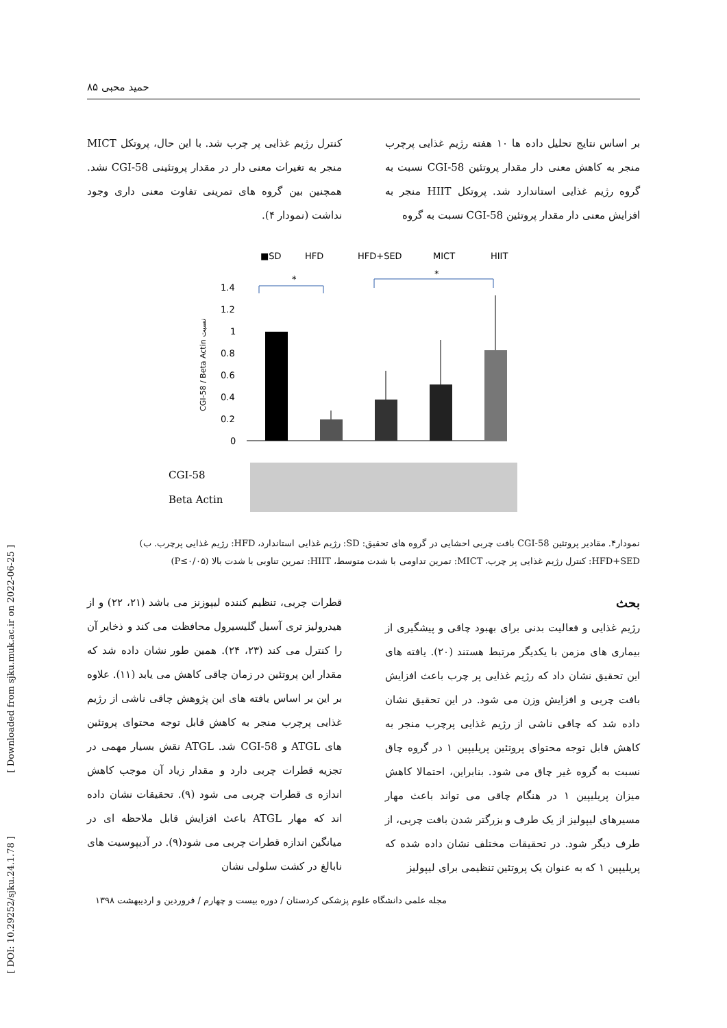حمید محبی ۸۵
بر اساس نتایج تحلیل داده ها ۱۰ هفته رژیم غذایی پرچرب منجر به کاهش معنی دار مقدار پروتئین CGI-58 نسبت به گروه رژیم غذایی استاندارد شد. پروتکل HIIT منجر به افزایش معنی دار مقدار پروتئین CGI-58 نسبت به گروه
کنترل رژیم غذایی پر چرب شد. با این حال، پروتکل MICT منجر به تغیرات معنی دار در مقدار پروتئینی CGI-58 نشد. همچنین بین گروه های تمرینی تفاوت معنی داری وجود نداشت (نمودار ۴).
■SD
HFD
HFD+SED
MICT
HIIT
CGI-58 / Beta Actin نسبت
1.4
1.2
1
0.8
0.6
0.4
0.2
0
*
*
CGI-58
Beta Actin
نمودار۴. مقادیر پروتئین CGI-58 بافت چربی احشایی در گروه های تحقیق: SD: رژیم غذایی استاندارد، HFD: رژیم غذایی پرچرب. ب) HFD+SED: کنترل رژیم غذایی پر چرب، MICT: تمرین تداومی با شدت متوسط، HIIT: تمرین تناوبی با شدت بالا (P≤۰/۰۵)
بحث
رژیم غذایی و فعالیت بدنی برای بهبود چاقی و پیشگیری از بیماری های مزمن با یکدیگر مرتبط هستند (۲۰). یافته های این تحقیق نشان داد که رژیم غذایی پر چرب باعث افزایش بافت چربی و افزایش وزن می شود. در این تحقیق نشان داده شد که چاقی ناشی از رژیم غذایی پرچرب منجر به کاهش قابل توجه محتوای پروتئین پریلیپین ۱ در گروه چاق نسبت به گروه غیر چاق می شود. بنابراین، احتمالا کاهش میزان پریلیپین ۱ در هنگام چاقی می تواند باعث مهار مسیرهای لیپولیز از یک طرف و بزرگتر شدن بافت چربی، از طرف دیگر شود. در تحقیقات مختلف نشان داده شده که پریلیپین ۱ که به عنوان یک پروتئین تنظیمی برای لیپولیز
قطرات چربی، تنظیم کننده لیپوزنز می باشد (۲۱، ۲۲) و از هیدرولیز تری آسیل گلیسیرول محافظت می کند و ذخایر آن را کنترل می کند (۲۳، ۲۴). همین طور نشان داده شد که مقدار این پروتئین در زمان چاقی کاهش می یابد (۱۱). علاوه بر این بر اساس یافته های این پژوهش چاقی ناشی از رژیم غذایی پرچرب منجر به کاهش قابل توجه محتوای پروتئین های ATGL و CGI-58 شد. ATGL نقش بسیار مهمی در تجزیه قطرات چربی دارد و مقدار زیاد آن موجب کاهش اندازه ی قطرات چربی می شود (۹). تحقیقات نشان داده اند که مهار ATGL باعث افزایش قابل ملاحظه ای در میانگین اندازه قطرات چربی می شود(۹). در آدیپوسیت های نابالغ در کشت سلولی نشان
مجله علمی دانشگاه علوم پزشکی کردستان / دوره بیست و چهارم / فروردین و اردیبهشت ۱۳۹۸
[ Downloaded from sjku.muk.ac.ir on 2022-06-25 ]
[ DOI: 10.29252/sjku.24.1.78 ]